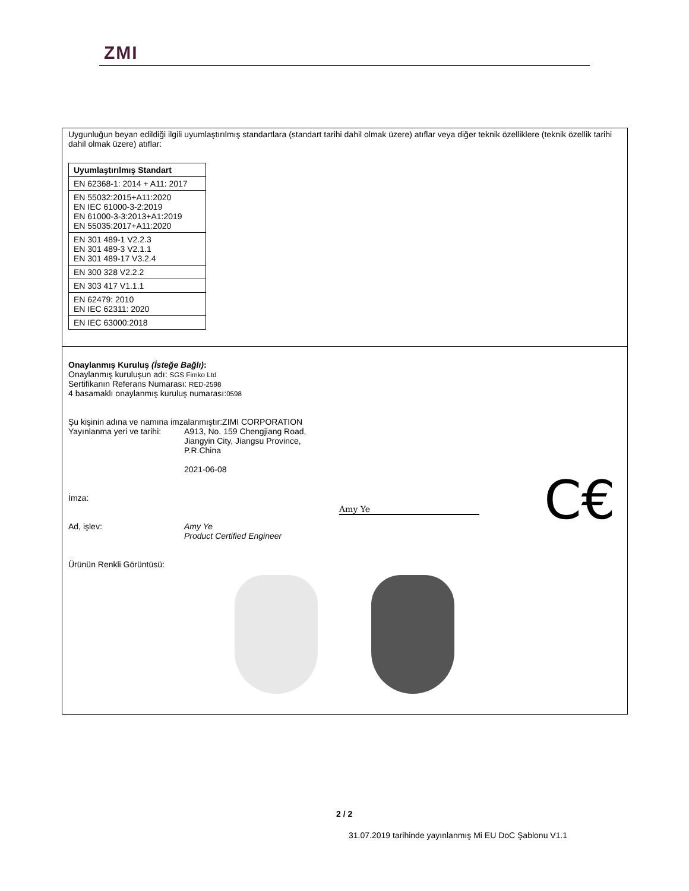ZMI
Uygunluğun beyan edildiği ilgili uyumlaştırılmış standartlara (standart tarihi dahil olmak üzere) atıflar veya diğer teknik özelliklere (teknik özellik tarihi dahil olmak üzere) atıflar:
| Uyumlaştırılmış Standart |
| --- |
| EN 62368-1: 2014 + A11: 2017 |
| EN 55032:2015+A11:2020 EN IEC 61000-3-2:2019 EN 61000-3-3:2013+A1:2019 EN 55035:2017+A11:2020 |
| EN 301 489-1 V2.2.3 EN 301 489-3 V2.1.1 EN 301 489-17 V3.2.4 |
| EN 300 328 V2.2.2 |
| EN 303 417 V1.1.1 |
| EN 62479: 2010 EN IEC 62311: 2020 |
| EN IEC 63000:2018 |
Onaylanmış Kuruluş (İsteğe Bağlı):
Onaylanmış kuruluşun adı: SGS Fimko Ltd
Sertifikanın Referans Numarası: RED-2598
4 basamaklı onaylanmış kuruluş numarası:0598
Şu kişinin adına ve namına imzalanmıştır:ZIMI CORPORATION
Yayınlanma yeri ve tarihi:
A913, No. 159 Chengjiang Road,
Jiangyin City, Jiangsu Province,
P.R.China
2021-06-08
C€
İmza:
Amy Ye
Ad, işlev: Amy Ye
Product Certified Engineer
Ürünün Renkli Görüntüsü:
2 / 2
31.07.2019 tarihinde yayınlanmış Mi EU DoC Şablonu V1.1